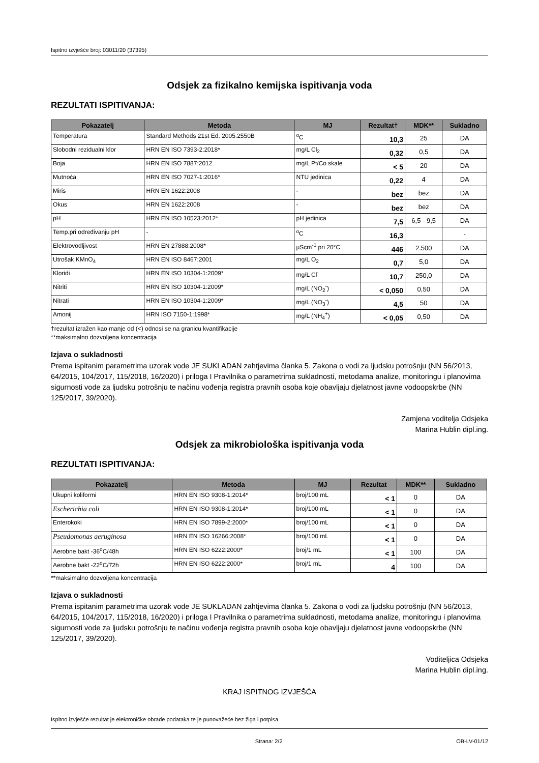Ispitno izvješće broj: 03011/20 (37395)
Odsjek za fizikalno kemijska ispitivanja voda
REZULTATI ISPITIVANJA:
| Pokazatelj | Metoda | MJ | Rezultat† | MDK** | Sukladno |
| --- | --- | --- | --- | --- | --- |
| Temperatura | Standard Methods 21st Ed. 2005.2550B | <sup>o</sup> C | 10,3 | 25 | DA |
| Slobodni rezidualni klor | HRN EN ISO 7393-2:2018* | mg/L Cl<sub>2</sub> | 0,32 | 0,5 | DA |
| Boja | HRN EN ISO 7887:2012 | mg/L Pt/Co skale | < 5 | 20 | DA |
| Mutnoća | HRN EN ISO 7027-1:2016* | NTU jedinica | 0,22 | 4 | DA |
| Miris | HRN EN 1622:2008 | - | bez | bez | DA |
| Okus | HRN EN 1622:2008 | - | bez | bez | DA |
| pH | HRN EN ISO 10523:2012* | pH jedinica | 7,5 | 6,5 - 9,5 | DA |
| Temp.pri određivanju pH | - | <sup>o</sup> C | 16,3 | | - |
| Elektrovodljivost | HRN EN 27888:2008* | µScm<sup>-1</sup> pri 20°C | 446 | 2.500 | DA |
| Utrošak KMnO<sub>4</sub> | HRN EN ISO 8467:2001 | mg/L O<sub>2</sub> | 0,7 | 5,0 | DA |
| Kloridi | HRN EN ISO 10304-1:2009* | mg/L Cl<sup>-</sup> | 10,7 | 250,0 | DA |
| Nitriti | HRN EN ISO 10304-1:2009* | mg/L (NO<sub>2</sub><sup>-</sup>) | < 0,050 | 0,50 | DA |
| Nitrati | HRN EN ISO 10304-1:2009* | mg/L (NO<sub>3</sub><sup>-</sup>) | 4,5 | 50 | DA |
| Amonij | HRN ISO 7150-1:1998* | mg/L (NH<sub>4</sub><sup>+</sup>) | < 0,05 | 0,50 | DA |
†rezultat izražen kao manje od (<) odnosi se na granicu kvantifikacije
**maksimalno dozvoljena koncentracija
Izjava o sukladnosti
Prema ispitanim parametrima uzorak vode JE SUKLADAN zahtjevima članka 5. Zakona o vodi za ljudsku potrošnju (NN 56/2013, 64/2015, 104/2017, 115/2018, 16/2020) i priloga I Pravilnika o parametrima sukladnosti, metodama analize, monitoringu i planovima sigurnosti vode za ljudsku potrošnju te načinu vođenja registra pravnih osoba koje obavljaju djelatnost javne vodoopskrbe (NN 125/2017, 39/2020).
Zamjena voditelja Odsjeka
Marina Hublin dipl.ing.
Odsjek za mikrobiološka ispitivanja voda
REZULTATI ISPITIVANJA:
| Pokazatelj | Metoda | MJ | Rezultat | MDK** | Sukladno |
| --- | --- | --- | --- | --- | --- |
| Ukupni koliformi | HRN EN ISO 9308-1:2014* | broj/100 mL | < 1 | 0 | DA |
| Escherichia coli | HRN EN ISO 9308-1:2014* | broj/100 mL | < 1 | 0 | DA |
| Enterokoki | HRN EN ISO 7899-2:2000* | broj/100 mL | < 1 | 0 | DA |
| Pseudomonas aeruginosa | HRN EN ISO 16266:2008* | broj/100 mL | < 1 | 0 | DA |
| Aerobne bakt -36<sup>o</sup>C/48h | HRN EN ISO 6222:2000* | broj/1 mL | < 1 | 100 | DA |
| Aerobne bakt -22<sup>o</sup>C/72h | HRN EN ISO 6222:2000* | broj/1 mL | 4 | 100 | DA |
**maksimalno dozvoljena koncentracija
Izjava o sukladnosti
Prema ispitanim parametrima uzorak vode JE SUKLADAN zahtjevima članka 5. Zakona o vodi za ljudsku potrošnju (NN 56/2013, 64/2015, 104/2017, 115/2018, 16/2020) i priloga I Pravilnika o parametrima sukladnosti, metodama analize, monitoringu i planovima sigurnosti vode za ljudsku potrošnju te načinu vođenja registra pravnih osoba koje obavljaju djelatnost javne vodoopskrbe (NN 125/2017, 39/2020).
Voditeljica Odsjeka
Marina Hublin dipl.ing.
KRAJ ISPITNOG IZVJEŠĆA
Ispitno izvješće rezultat je elektroničke obrade podataka te je punovažeće bez žiga i potpisa
Strana: 2/2 OB-LV-01/12